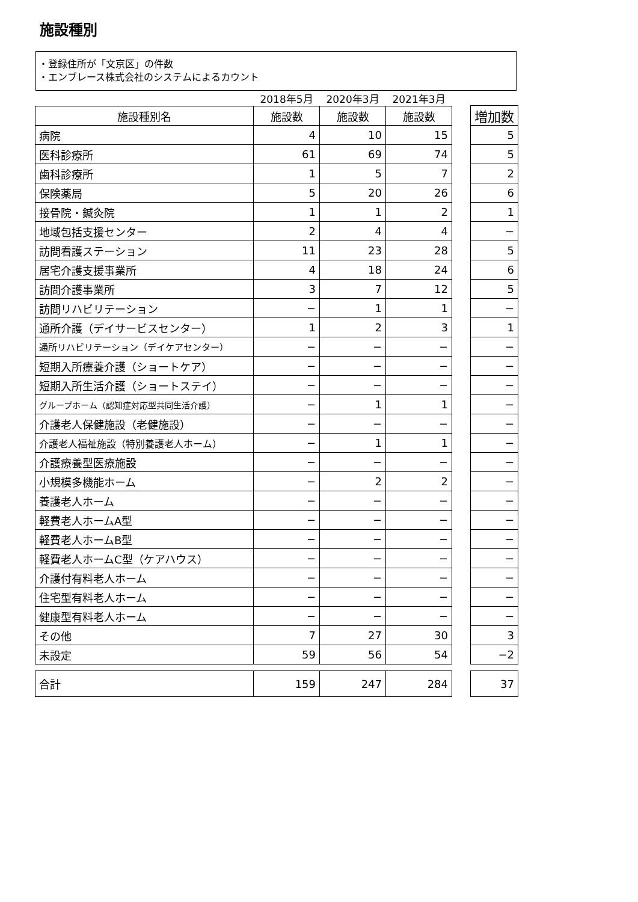施設種別
・登録住所が「文京区」の件数
・エンブレース株式会社のシステムによるカウント
| | 2018年5月 | 2020年3月 | 2021年3月 |
| 施設種別名 | 施設数 | 施設数 | 施設数 |
| 病院 | 4 | 10 | 15 |
| 医科診療所 | 61 | 69 | 74 |
| 歯科診療所 | 1 | 5 | 7 |
| 保険薬局 | 5 | 20 | 26 |
| 接骨院・鍼灸院 | 1 | 1 | 2 |
| 地域包括支援センター | 2 | 4 | 4 |
| 訪問看護ステーション | 11 | 23 | 28 |
| 居宅介護支援事業所 | 4 | 18 | 24 |
| 訪問介護事業所 | 3 | 7 | 12 |
| 訪問リハビリテーション | − | 1 | 1 |
| 通所介護（デイサービスセンター） | 1 | 2 | 3 |
| 通所リハビリテーション（デイケアセンター） | − | − | − |
| 短期入所療養介護（ショートケア） | − | − | − |
| 短期入所生活介護（ショートステイ） | − | − | − |
| グループホーム（認知症対応型共同生活介護） | − | 1 | 1 |
| 介護老人保健施設（老健施設） | − | − | − |
| 介護老人福祉施設（特別養護老人ホーム） | − | 1 | 1 |
| 介護療養型医療施設 | − | − | − |
| 小規模多機能ホーム | − | 2 | 2 |
| 養護老人ホーム | − | − | − |
| 軽費老人ホームA型 | − | − | − |
| 軽費老人ホームB型 | − | − | − |
| 軽費老人ホームC型（ケアハウス） | − | − | − |
| 介護付有料老人ホーム | − | − | − |
| 住宅型有料老人ホーム | − | − | − |
| 健康型有料老人ホーム | − | − | − |
| その他 | 7 | 27 | 30 |
| 未設定 | 59 | 56 | 54 |
| 合計 | 159 | 247 | 284 |
| 増加数 |
| --- |
| 5 |
| 5 |
| 2 |
| 6 |
| 1 |
| − |
| 5 |
| 6 |
| 5 |
| − |
| 1 |
| − |
| − |
| − |
| − |
| − |
| − |
| − |
| − |
| − |
| − |
| − |
| − |
| − |
| − |
| − |
| 3 |
| −2 |
| 37 |